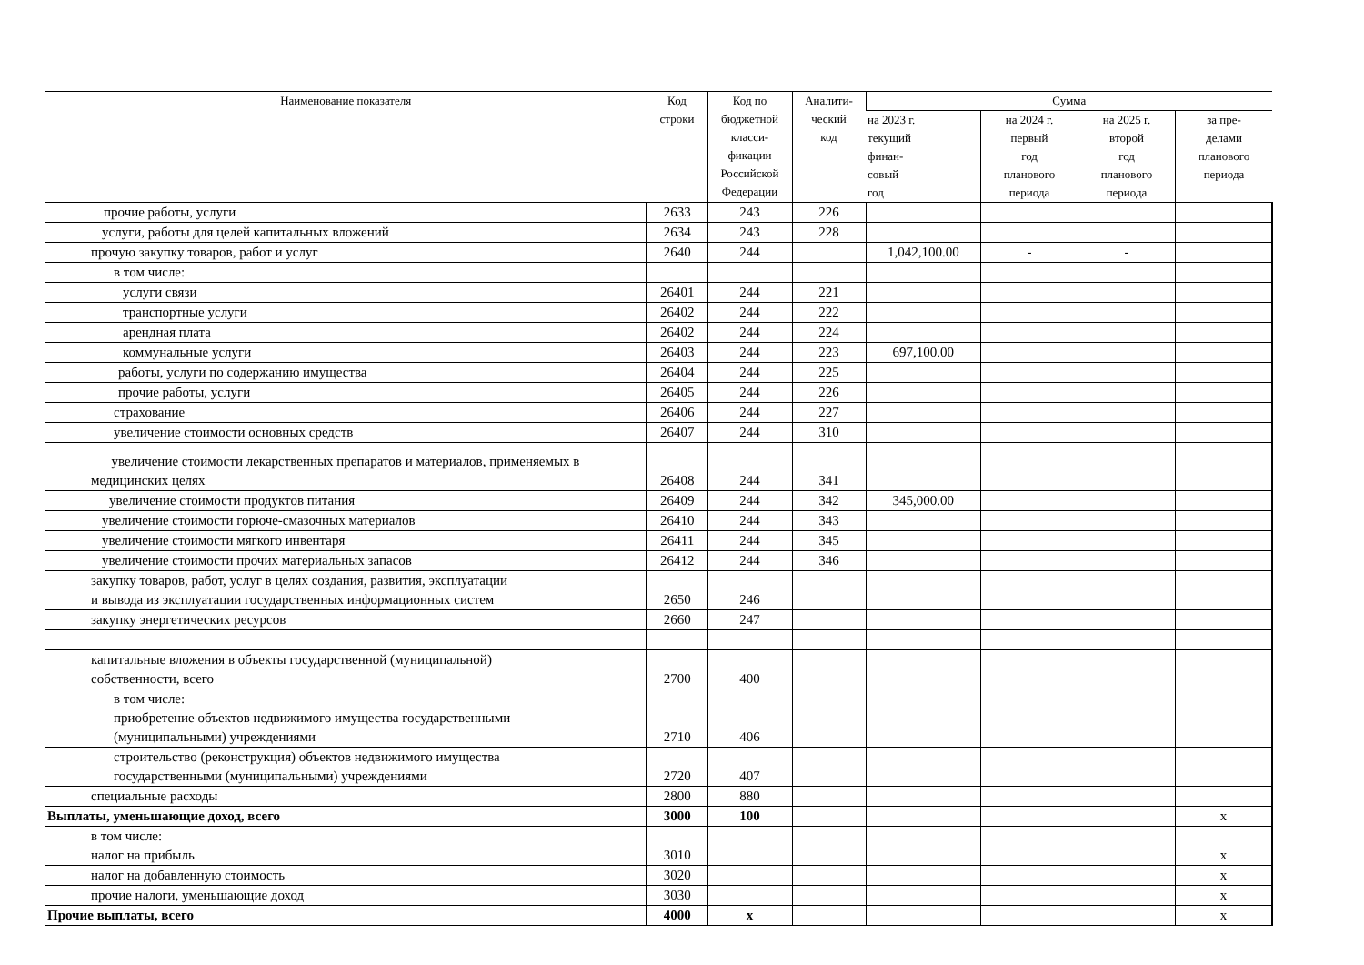| Наименование показателя | Код строки | Код по бюджетной класси- фикации Российской Федерации | Аналити- ческий код | Сумма | | | |
| --- | --- | --- | --- | --- | --- | --- | --- |
| | | | | на 2023 г. текущий финан- совый год | на 2024 г. первый год планового периода | на 2025 г. второй год планового периода | за пре- делами планового периода |
| прочие работы, услуги | 2633 | 243 | 226 | | | | |
| услуги, работы для целей капитальных вложений | 2634 | 243 | 228 | | | | |
| прочую закупку товаров, работ и услуг | 2640 | 244 | | 1,042,100.00 | - | - | |
| в том числе: | | | | | | | |
| услуги связи | 26401 | 244 | 221 | | | | |
| транспортные услуги | 26402 | 244 | 222 | | | | |
| арендная плата | 26402 | 244 | 224 | | | | |
| коммунальные услуги | 26403 | 244 | 223 | 697,100.00 | | | |
| работы, услуги по содержанию имущества | 26404 | 244 | 225 | | | | |
| прочие работы, услуги | 26405 | 244 | 226 | | | | |
| страхование | 26406 | 244 | 227 | | | | |
| увеличение стоимости основных средств | 26407 | 244 | 310 | | | | |
| увеличение стоимости лекарственных препаратов и материалов, применяемых в медицинских целях | 26408 | 244 | 341 | | | | |
| увеличение стоимости продуктов питания | 26409 | 244 | 342 | 345,000.00 | | | |
| увеличение стоимости горюче-смазочных материалов | 26410 | 244 | 343 | | | | |
| увеличение стоимости мягкого инвентаря | 26411 | 244 | 345 | | | | |
| увеличение стоимости прочих материальных запасов | 26412 | 244 | 346 | | | | |
| закупку товаров, работ, услуг в целях создания, развития, эксплуатации и вывода из эксплуатации государственных информационных систем | 2650 | 246 | | | | | |
| закупку энергетических ресурсов | 2660 | 247 | | | | | |
| капитальные вложения в объекты государственной (муниципальной) собственности, всего | 2700 | 400 | | | | | |
| в том числе: приобретение объектов недвижимого имущества государственными (муниципальными) учреждениями | 2710 | 406 | | | | | |
| строительство (реконструкция) объектов недвижимого имущества государственными (муниципальными) учреждениями | 2720 | 407 | | | | | |
| специальные расходы | 2800 | 880 | | | | | |
| Выплаты, уменьшающие доход, всего | 3000 | 100 | | | | | х |
| в том числе: налог на прибыль | 3010 | | | | | | х |
| налог на добавленную стоимость | 3020 | | | | | | х |
| прочие налоги, уменьшающие доход | 3030 | | | | | | х |
| Прочие выплаты, всего | 4000 | х | | | | | х |